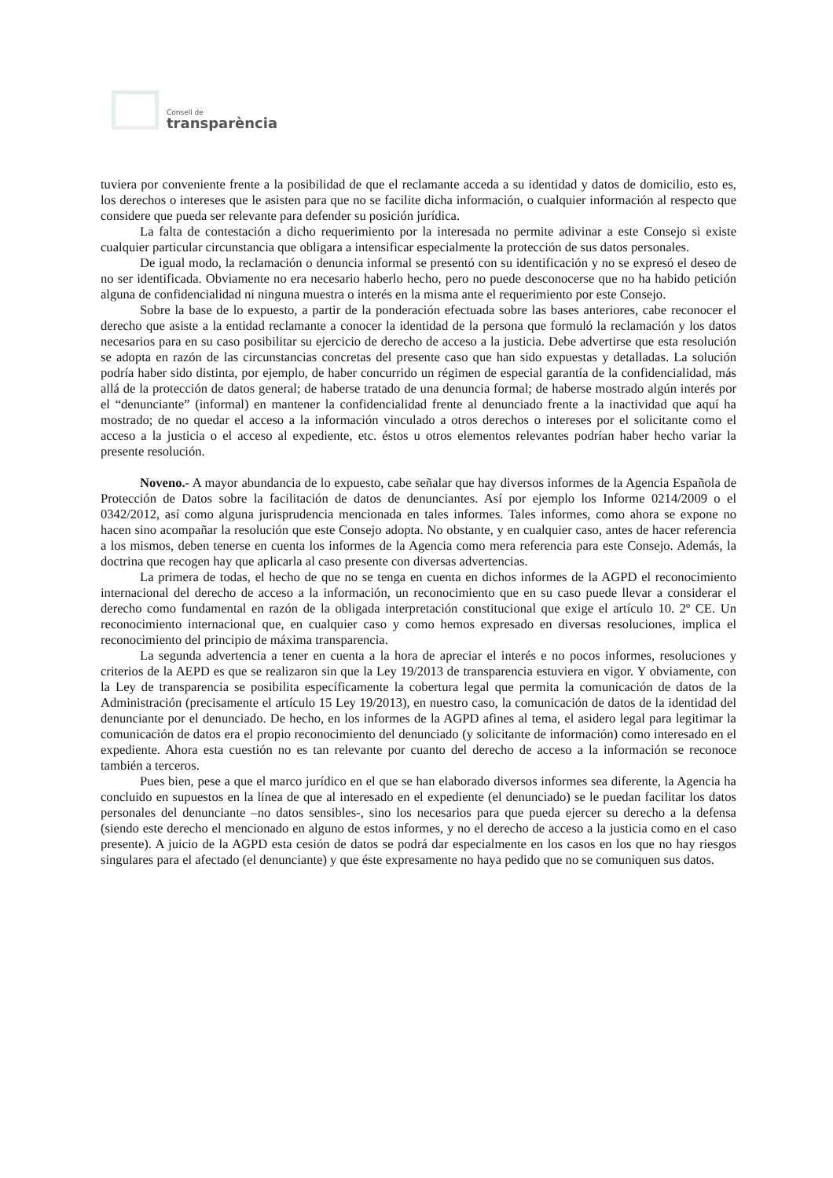Consell de
transparència
tuviera por conveniente frente a la posibilidad de que el reclamante acceda a su identidad y datos de domicilio, esto es, los derechos o intereses que le asisten para que no se facilite dicha información, o cualquier información al respecto que considere que pueda ser relevante para defender su posición jurídica.
La falta de contestación a dicho requerimiento por la interesada no permite adivinar a este Consejo si existe cualquier particular circunstancia que obligara a intensificar especialmente la protección de sus datos personales.
De igual modo, la reclamación o denuncia informal se presentó con su identificación y no se expresó el deseo de no ser identificada. Obviamente no era necesario haberlo hecho, pero no puede desconocerse que no ha habido petición alguna de confidencialidad ni ninguna muestra o interés en la misma ante el requerimiento por este Consejo.
Sobre la base de lo expuesto, a partir de la ponderación efectuada sobre las bases anteriores, cabe reconocer el derecho que asiste a la entidad reclamante a conocer la identidad de la persona que formuló la reclamación y los datos necesarios para en su caso posibilitar su ejercicio de derecho de acceso a la justicia. Debe advertirse que esta resolución se adopta en razón de las circunstancias concretas del presente caso que han sido expuestas y detalladas. La solución podría haber sido distinta, por ejemplo, de haber concurrido un régimen de especial garantía de la confidencialidad, más allá de la protección de datos general; de haberse tratado de una denuncia formal; de haberse mostrado algún interés por el “denunciante” (informal) en mantener la confidencialidad frente al denunciado frente a la inactividad que aquí ha mostrado; de no quedar el acceso a la información vinculado a otros derechos o intereses por el solicitante como el acceso a la justicia o el acceso al expediente, etc. éstos u otros elementos relevantes podrían haber hecho variar la presente resolución.
Noveno.- A mayor abundancia de lo expuesto, cabe señalar que hay diversos informes de la Agencia Española de Protección de Datos sobre la facilitación de datos de denunciantes. Así por ejemplo los Informe 0214/2009 o el 0342/2012, así como alguna jurisprudencia mencionada en tales informes. Tales informes, como ahora se expone no hacen sino acompañar la resolución que este Consejo adopta. No obstante, y en cualquier caso, antes de hacer referencia a los mismos, deben tenerse en cuenta los informes de la Agencia como mera referencia para este Consejo. Además, la doctrina que recogen hay que aplicarla al caso presente con diversas advertencias.
La primera de todas, el hecho de que no se tenga en cuenta en dichos informes de la AGPD el reconocimiento internacional del derecho de acceso a la información, un reconocimiento que en su caso puede llevar a considerar el derecho como fundamental en razón de la obligada interpretación constitucional que exige el artículo 10. 2º CE. Un reconocimiento internacional que, en cualquier caso y como hemos expresado en diversas resoluciones, implica el reconocimiento del principio de máxima transparencia.
La segunda advertencia a tener en cuenta a la hora de apreciar el interés e no pocos informes, resoluciones y criterios de la AEPD es que se realizaron sin que la Ley 19/2013 de transparencia estuviera en vigor. Y obviamente, con la Ley de transparencia se posibilita específicamente la cobertura legal que permita la comunicación de datos de la Administración (precisamente el artículo 15 Ley 19/2013), en nuestro caso, la comunicación de datos de la identidad del denunciante por el denunciado. De hecho, en los informes de la AGPD afines al tema, el asidero legal para legitimar la comunicación de datos era el propio reconocimiento del denunciado (y solicitante de información) como interesado en el expediente. Ahora esta cuestión no es tan relevante por cuanto del derecho de acceso a la información se reconoce también a terceros.
Pues bien, pese a que el marco jurídico en el que se han elaborado diversos informes sea diferente, la Agencia ha concluido en supuestos en la línea de que al interesado en el expediente (el denunciado) se le puedan facilitar los datos personales del denunciante –no datos sensibles-, sino los necesarios para que pueda ejercer su derecho a la defensa (siendo este derecho el mencionado en alguno de estos informes, y no el derecho de acceso a la justicia como en el caso presente). A juicio de la AGPD esta cesión de datos se podrá dar especialmente en los casos en los que no hay riesgos singulares para el afectado (el denunciante) y que éste expresamente no haya pedido que no se comuniquen sus datos.